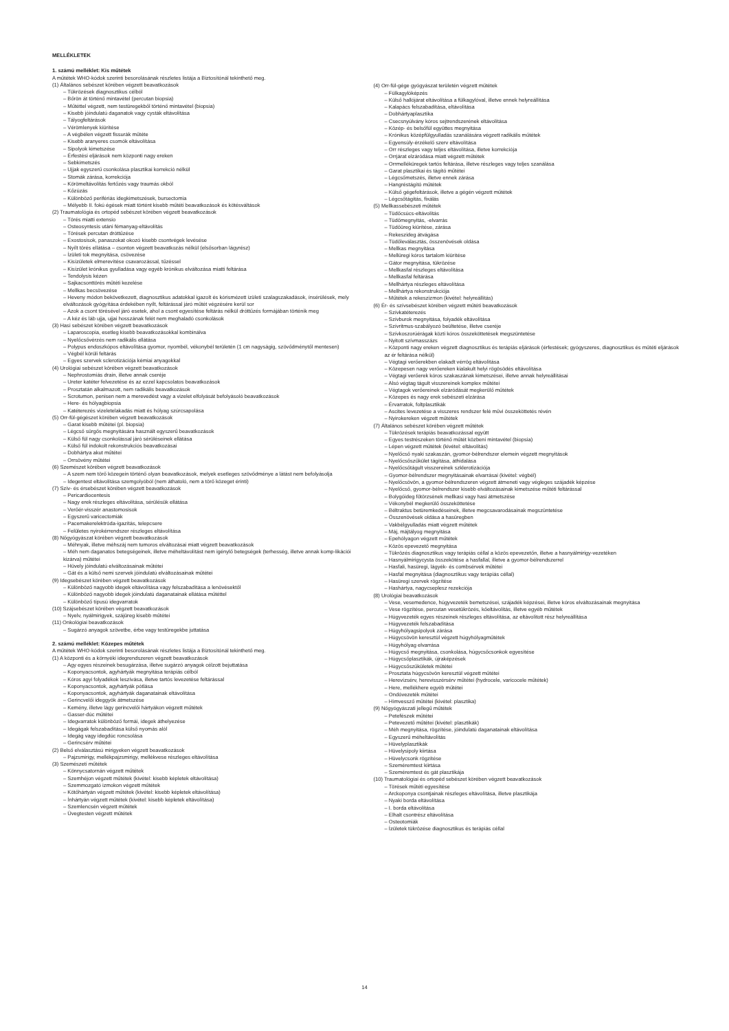MELLÉKLETEK
1. számú melléklet: Kis műtétek
A műtétek WHO-kódok szerinti besorolásának részletes listája a Biztosítónál tekinthető meg.
(1) Általános sebészet körében végzett beavatkozások
– Tükrözések diagnosztikus célból
– Bőrön át történő mintavétel (percutan biopsia)
– Műtéttel végzett, nem testüregekből történő mintavétel (biopsia)
– Kisebb jóindulatú daganatok vagy cysták eltávolítása
– Tályogfeltárások
– Vérömlenyek kiürítése
– A végbélen végzett fissurák műtéte
– Kisebb aranyeres csomók eltávolítása
– Sipolyok kimetszése
– Érfestési eljárások nem központi nagy ereken
– Sebkimetszés
– Ujjak egyszerű csonkolása plasztikai korrekció nélkül
– Stomák zárása, korrekciója
– Körömeltávolítás fertőzés vagy traumás okból
– Kőzúzás
– Különböző perifériás idegkimetszések, bursectomia
– Mélyebb II. fokú égések miatt történt kisebb műtéti beavatkozások és kötésváltások
(2) Traumatológia és ortopéd sebészet körében végzett beavatkozások
– Törés miatti extensio
– Osteosyntesis utáni fémanyag-eltávolítás
– Törések percutan dróttűzése
– Exostosisok, panaszokat okozó kisebb csontvégek levésése
– Nyílt törés ellátása – csonton végzett beavatkozás nélkül (elsősorban lágyrész)
– Ízületi tok megnyitása, csövezése
– Kisízületek elmerevítése csavarozással, tűzéssel
– Kisízület krónikus gyulladása vagy egyéb krónikus elváltozása miatti feltárása
– Tendolysis kézen
– Sajkacsonttörés műtéti kezelése
– Mellkas becsövezése
– Heveny módon bekövetkezett, diagnosztikus adatokkal igazolt és kórismézett ízületi szalagszakadások, ínsérülések, mely elváltozások gyógyítása érdekében nyílt, feltárással járó műtét végzésére kerül sor
– Azok a csont törésével járó esetek, ahol a csont egyesítése feltárás nélkül dróttűzés formájában történik meg
– A kéz és láb ujja, ujjai hosszának felét nem meghaladó csonkolások
(3) Hasi sebészet körében végzett beavatkozások
– Laparoscopia, esetleg kisebb beavatkozásokkal kombinálva
– Nyelőcsővérzés nem radikális ellátása
– Polypus endoszkópos eltávolítása gyomor, nyombél, vékonybél területén (1 cm nagyságig, szövődménytől mentesen)
– Végbél körüli feltárás
– Egyes szervek sclerotizációja kémiai anyagokkal
(4) Urológiai sebészet körében végzett beavatkozások
– Nephrostomiás drain, illetve annak cseréje
– Ureter katéter felvezetése és az ezzel kapcsolatos beavatkozások
– Prosztatán alkalmazott, nem radikális beavatkozások
– Scrotumon, penisen nem a merevedést vagy a vizelet elfolyását befolyásoló beavatkozások
– Here- és hólyagbiopsia
– Katéterezés vizeletelakadás miatt és hólyag szúrcsapolása
(5) Orr-fül-gégészet körében végzett beavatkozások
– Garat kisebb műtétei (pl. biopsia)
– Légcső sürgős megnyitására használt egyszerű beavatkozások
– Külső fül nagy csonkolással járó sérüléseinek ellátása
– Külső fül indokolt rekonstrukciós beavatkozásai
– Dobhártya akut műtétei
– Orrsövény műtétei
(6) Szemészet körében végzett beavatkozások
– A szem nem törő közegein történő olyan beavatkozások, melyek esetleges szövődménye a látást nem befolyásolja
– Idegentest eltávolítása szemgolyóból (nem áthatoló, nem a törő közeget érinti)
(7) Szív- és érsebészet körében végzett beavatkozások
– Pericardiocentesis
– Nagy erek részleges eltávolítása, sérülésük ellátása
– Verőér-visszér anastomosisok
– Egyszerű varicectomiák
– Pacemakerelektróda-igazítás, telepcsere
– Felületes nyirokérrendszer részleges eltávolítása
(8) Nőgyógyászat körében végzett beavatkozások
– Méhnyak, illetve méhszáj nem tumoros elváltozásai miatt végzett beavatkozások
– Méh nem daganatos betegségeinek, illetve méheltávolítást nem igénylő betegségek (terhesség, illetve annak komp-likációi kizárva) műtétei
– Hüvely jóindulatú elváltozásainak műtétei
– Gát és a külső nemi szervek jóindulatú elváltozásainak műtétei
(9) Idegsebészet körében végzett beavatkozások
– Különböző nagyobb idegek eltávolítása vagy felszabadítása a lenövésektől
– Különböző nagyobb idegek jóindulatú daganatainak ellátása műtéttel
– Különböző típusú idegvarratok
(10) Szájsebészet körében végzett beavatkozások
– Nyelv, nyálmirigyek, szájüreg kisebb műtétei
(11) Onkológiai beavatkozások
– Sugárzó anyagok szövetbe, érbe vagy testüregekbe juttatása
2. számú melléklet: Közepes műtétek
A műtétek WHO-kódok szerinti besorolásának részletes listája a Biztosítónál tekinthető meg.
(1) A központi és a környéki idegrendszeren végzett beavatkozások
– Agy egyes részeinek besugárzása, illetve sugárzó anyagok célzott bejuttatása
– Koponyacsontok, agyhártyák megnyitása terápiás célból
– Kóros agyi folyadékok leszívása, illetve tartós levezetése feltárással
– Koponyacsontok, agyhártyák pótlása
– Koponyacsontok, agyhártyák daganatainak eltávolítása
– Gerincvelői ideggyök átmetszése
– Kemény, illetve lágy gerincvelői hártyákon végzett műtétek
– Gasser-dúc műtétei
– Idegvarratok különböző formái, idegek áthelyezése
– Idegágak felszabadítása külső nyomás alól
– Idegág vagy idegdúc roncsolása
– Gerincsérv műtétei
(2) Belső elválasztású mirigyeken végzett beavatkozások
– Pajzsmirigy, mellékpajzsmirigy, mellékvese részleges eltávolítása
(3) Szemészeti műtétek
– Könnycsatornán végzett műtétek
– Szemhéjon végzett műtétek (kivétel: kisebb képletek eltávolítása)
– Szemmozgató izmokon végzett műtétek
– Kötőhártyán végzett műtétek (kivétel: kisebb képletek eltávolítása)
– Ínhártyán végzett műtétek (kivétel: kisebb képletek eltávolítása)
– Szemlencsén végzett műtétek
– Üvegtesten végzett műtétek
(4) Orr-fül-gége gyógyászat területén végzett műtétek
– Fülkagylóképzés
– Külső hallójárat eltávolítása a fülkagylóval, illetve ennek helyreállítása
– Kalapács felszabadítása, eltávolítása
– Dobhártyaplasztika
– Csecsnyúlvány kóros sejtrendszerének eltávolítása
– Közép- és belsőfül együttes megnyitása
– Krónikus középfülgyulladás szanálására végzett radikális műtétek
– Egyensúly-érzékelő szerv eltávolítása
– Orr részleges vagy teljes eltávolítása, illetve korrekciója
– Orrjárat elzáródása miatt végzett műtétek
– Orrmelléküregek tartós feltárása, illetve részleges vagy teljes szanálása
– Garat plasztikai és tágító műtétei
– Légcsőmetszés, illetve ennek zárása
– Hangréstágító műtétek
– Külső gégefeltárások, illetve a gégén végzett műtétek
– Légcsőtágítás, fixálás
(5) Mellkassebészeti műtétek
– Tüdőcsúcs-eltávolítás
– Tüdőmegnyitás, -elvarrás
– Tüdőüreg kiürítése, zárása
– Rekeszideg átvágása
– Tüdőleválasztás, összenövések oldása
– Mellkas megnyitása
– Mellüregi kóros tartalom kiürítése
– Gátor megnyitása, tükrözése
– Mellkasfal részleges eltávolítása
– Mellkasfal feltárása
– Mellhártya részleges eltávolítása
– Mellhártya rekonstrukciója
– Műtétek a rekeszizmon (kivétel: helyreállítás)
(6) Ér- és szívsebészet körében végzett műtéti beavatkozások
– Szívkatéterezés
– Szívburok megnyitása, folyadék eltávolítása
– Szívritmus-szabályozó beültetése, illetve cseréje
– Szívkoszorúérágak közti kóros összeköttetések megszüntetése
– Nyitott szívmasszázs
– Központi nagy ereken végzett diagnosztikus és terápiás eljárások (érfestések; gyógyszeres, diagnosztikus és műtéti eljárások az ér feltárása nélkül)
– Végtagi verőerekben elakadt vérrög eltávolítása
– Közepesen nagy verőereken kialakult helyi rögösödés eltávolítása
– Végtagi verőerek kóros szakaszának kimetszései, illetve annak helyreállításai
– Alsó végtag tágult visszereinek komplex műtétei
– Végtagok verőereinek elzáródását megkerülő műtétek
– Közepes és nagy erek sebészeti elzárása
– Érvarratok, foltplasztikák
– Ascites levezetése a visszeres rendszer felé művi összeköttetés révén
– Nyirokereken végzett műtétek
(7) Általános sebészet körében végzett műtétek
– Tükrözések terápiás beavatkozással együtt
– Egyes testrészeken történő műtét közbeni mintavétel (biopsia)
– Lépen végzett műtétek (kivétel: eltávolítás)
– Nyelőcső nyaki szakaszán, gyomor-bélrendszer elemein végzett megnyitások
– Nyelőcsőszűkület tágítása, áthidalása
– Nyelőcsőtágult visszereinek szklerotizációja
– Gyomor-bélrendszer megnyitásainak elvarrásai (kivétel: végbél)
– Nyelőcsövön, a gyomor-bélrendszeren végzett átmeneti vagy végleges szájadék képzése
– Nyelőcső, gyomor-bélrendszer kisebb elváltozásainak kimetszése műtéti feltárással
– Bolygóideg főtörzsének mellkasi vagy hasi átmetszése
– Vékonybél megkerülő összeköttetése
– Béltraktus betüremkedéseinek, illetve megcsavarodásainak megszüntetése
– Összenövések oldása a hasüregben
– Vakbélgyulladás miatt végzett műtétek
– Máj, májtályog megnyitása
– Epehólyagon végzett műtétek
– Közös epevezető megnyitása
– Tükrözés diagnosztikus vagy terápiás céllal a közös epevezetőn, illetve a hasnyálmirigy-vezetéken
– Hasnyálmirigycysta összekötése a hasfallal, illetve a gyomor-bélrendszerrel
– Hasfali, hasüregi, lágyék- és combsérvek műtétei
– Hasfal megnyitása (diagnosztikus vagy terápiás céllal)
– Hasüregi szervek rögzítése
– Hashártya, nagycseplesz rezekciója
(8) Urológiai beavatkozások
– Vese, vesemedence, húgyvezeték bemetszései, szájadék képzései, illetve kóros elváltozásainak megnyitása
– Vese rögzítése, percutan vesetükrözés, kőeltávolítás, illetve egyéb műtétek
– Húgyvezeték egyes részeinek részleges eltávolítása, az eltávolított rész helyreállítása
– Húgyvezeték felszabadítása
– Húgyhólyagsipolyok zárása
– Húgycsövön keresztül végzett húgyhólyagműtétek
– Húgyhólyag elvarrása
– Húgycső megnyitása, csonkolása, húgycsőcsonkok egyesítése
– Húgycsőplasztikák, újraképzések
– Húgycsőszűkületek műtétei
– Prosztata húgycsövön keresztül végzett műtétei
– Herevízsérv, herevisszérsérv műtétei (hydrocele, varicocele műtétek)
– Here, mellékhere egyéb műtétei
– Ondóvezeték műtétei
– Hímvessző műtétei (kivétel: plasztika)
(9) Nőgyógyászati jellegű műtétek
– Petefészek műtétei
– Petevezető műtétei (kivétel: plasztikák)
– Méh megnyitása, rögzítése, jóindulatú daganatainak eltávolítása
– Egyszerű méheltávolítás
– Hüvelyplasztikák
– Hüvelysipoly kiirtása
– Hüvelycsonk rögzítése
– Szeméremtest kiirtása
– Szeméremtest és gát plasztikája
(10) Traumatológiai és ortopéd sebészet körében végzett beavatkozások
– Törések műtéti egyesítése
– Arckoponya csontjainak részleges eltávolítása, illetve plasztikája
– Nyaki borda eltávolítása
– I. borda eltávolítása
– Elhalt csontrész eltávolítása
– Osteotomiák
– Ízületek tükrözése diagnosztikus és terápiás céllal
14